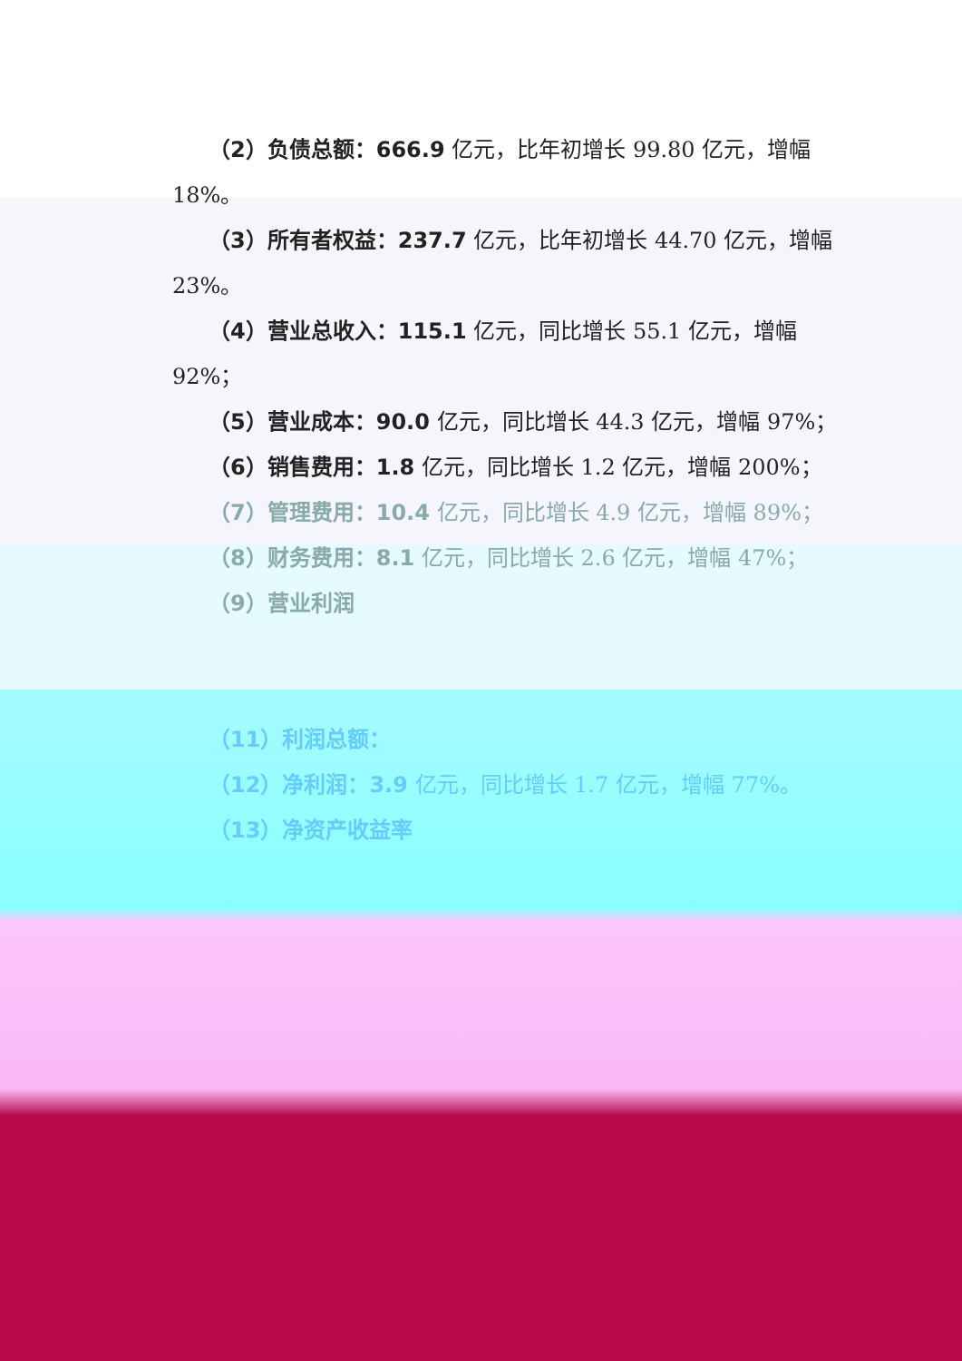（2）负债总额：666.9 亿元，比年初增长 99.80 亿元，增幅 18%。
（3）所有者权益：237.7 亿元，比年初增长 44.70 亿元，增幅 23%。
（4）营业总收入：115.1 亿元，同比增长 55.1 亿元，增幅 92%；
（5）营业成本：90.0 亿元，同比增长 44.3 亿元，增幅 97%；
（6）销售费用：1.8 亿元，同比增长 1.2 亿元，增幅 200%；
（7）管理费用：10.4 亿元，同比增长 4.9 亿元，增幅 89%；
（8）财务费用：8.1 亿元，同比增长 2.6 亿元，增幅 47%；
（9）营业利润
（11）利润总额：
（12）净利润：3.9 亿元，同比增长 1.7 亿元，增幅 77%。
（13）净资产收益率